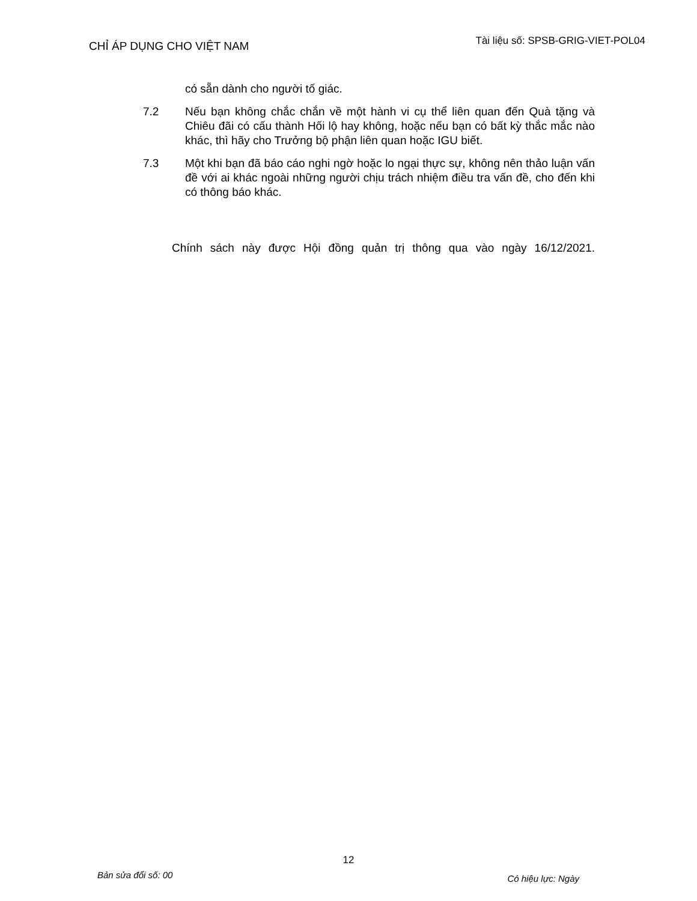CHỈ ÁP DỤNG CHO VIỆT NAM
Tài liệu số: SPSB-GRIG-VIET-POL04
có sẵn dành cho người tố giác.
7.2 Nếu bạn không chắc chắn về một hành vi cụ thể liên quan đến Quà tặng và Chiêu đãi có cấu thành Hối lộ hay không, hoặc nếu bạn có bất kỳ thắc mắc nào khác, thì hãy cho Trưởng bộ phận liên quan hoặc IGU biết.
7.3 Một khi bạn đã báo cáo nghi ngờ hoặc lo ngại thực sự, không nên thảo luận vấn đề với ai khác ngoài những người chịu trách nhiệm điều tra vấn đề, cho đến khi có thông báo khác.
Chính sách này được Hội đồng quản trị thông qua vào ngày 16/12/2021.
12
Bản sửa đổi số: 00
Có hiệu lực: Ngày